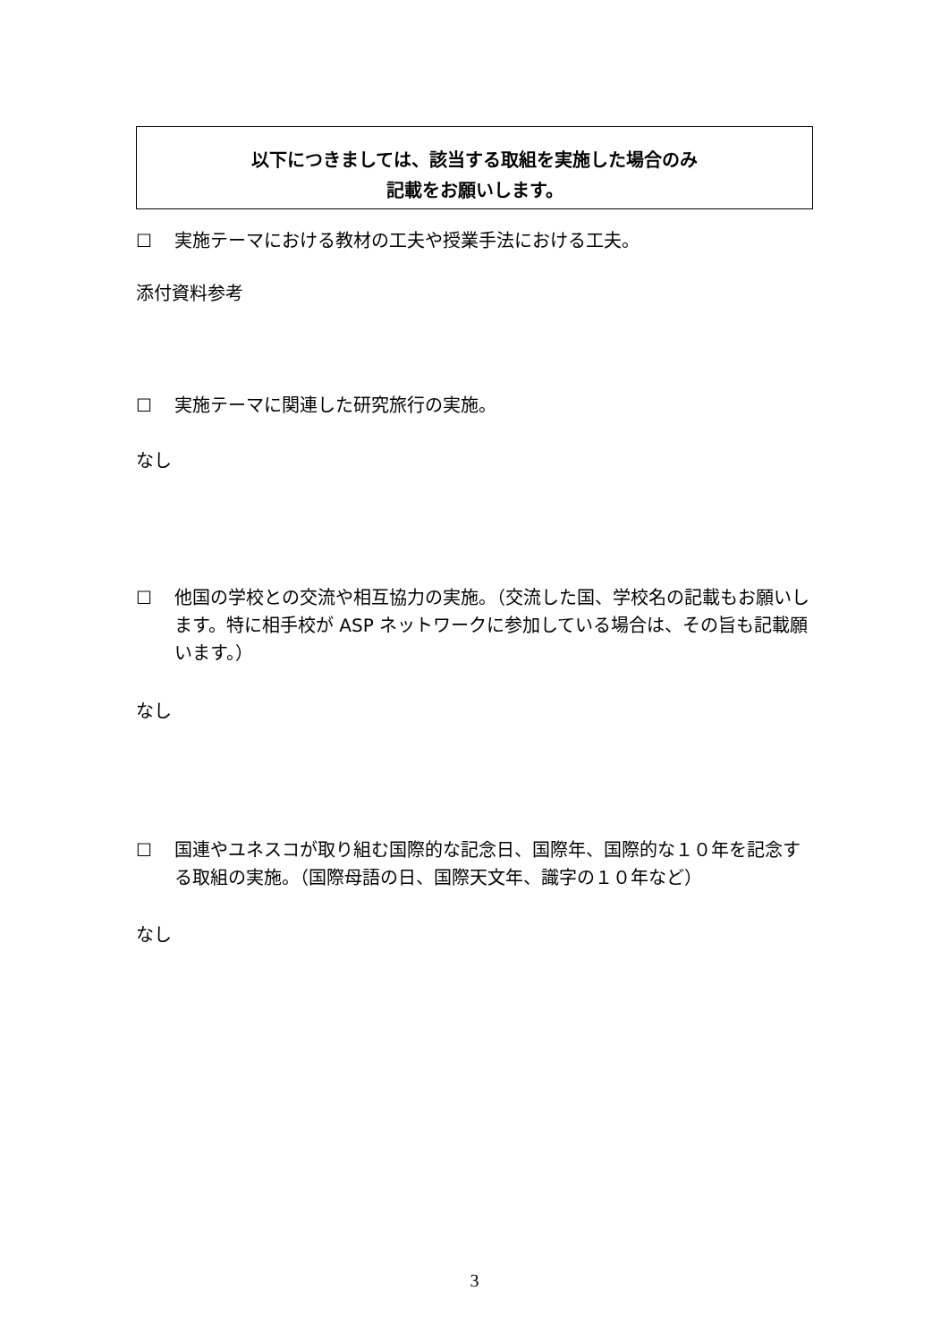以下につきましては、該当する取組を実施した場合のみ
記載をお願いします。
☐ 実施テーマにおける教材の工夫や授業手法における工夫。
添付資料参考
☐ 実施テーマに関連した研究旅行の実施。
なし
☐ 他国の学校との交流や相互協力の実施。（交流した国、学校名の記載もお願いします。特に相手校が ASP ネットワークに参加している場合は、その旨も記載願います。）
なし
☐ 国連やユネスコが取り組む国際的な記念日、国際年、国際的な１０年を記念する取組の実施。（国際母語の日、国際天文年、識字の１０年など）
なし
3